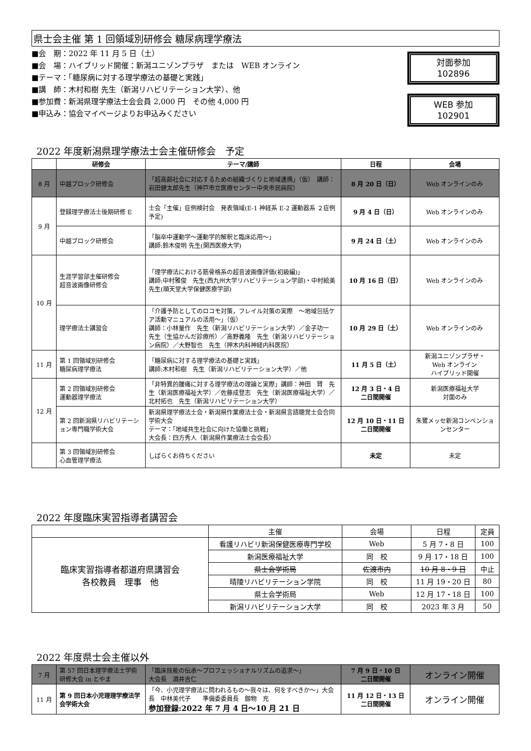県士会主催 第 1 回領域別研修会 糖尿病理学療法
■会　期：2022 年 11 月 5 日（土）
■会　場：ハイブリッド開催：新潟ユニゾンプラザ　または　WEB オンライン
■テーマ：「糖尿病に対する理学療法の基礎と実践」
■講　師：木村和樹 先生（新潟リハビリテーション大学）、他
■参加費：新潟県理学療法士会会員 2,000 円　その他 4,000 円
■申込み：協会マイページよりお申込みください
対面参加
102896
WEB 参加
102901
2022 年度新潟県理学療法士会主催研修会　予定
| | 研修会 | テーマ/講師 | 日程 | 会場 |
| --- | --- | --- | --- | --- |
| 8 月 | 中越ブロック研修会 | 「超高齢社会に対応するための組織づくりと地域連携」（仮） 講師：岩田健太郎先生（神戸市立医療センター中央市民病院） | 8 月 20 日（日） | Web オンラインのみ |
| 9 月 | 登録理学療法士後期研修 E | 士会「主催」症例検討会 発表領域(E-1 神経系 E-2 運動器系 ２症例予定) | 9 月 4 日（日） | Web オンラインのみ |
| | 中越ブロック研修会 | 「脳卒中運動学～運動学的解釈と臨床応用～」 講師:鈴木俊明 先生(関西医療大学) | 9 月 24 日（土） | Web オンラインのみ |
| 10 月 | 生涯学習部主催研修会 超音波画像研修会 | 「理学療法における筋骨格系の超音波画像評価(初級編)」 講師:中村雅俊 先生(西九州大学リハビリテーション学部)・中村絵美 先生(順天堂大学保健医療学部) | 10 月 16 日（日） | Web オンラインのみ |
| | 理学療法士講習会 | 「介護予防としてのロコモ対策，フレイル対策の実際 ～地域包括ケア活動マニュアルの活用～」（仮） 講師：小林量作 先生（新潟リハビリテーション大学）／金子功一 先生（生協かんだ診療所）／高野義隆 先生（新潟リハビリテーション病院）／大野智也 先生（押木内科神経内科医院） | 10 月 29 日（土） | Web オンラインのみ |
| 11 月 | 第 1 回領域別研修会 糖尿病理学療法 | 「糖尿病に対する理学療法の基礎と実践」 講師:木村和樹 先生（新潟リハビリテーション大学）／他 | 11 月 5 日（土） | 新潟ユニゾンプラザ・ Web オンライン ハイブリッド開催 |
| 12 月 | 第 2 回領域別研修会 運動器理学療法 | 「非特異的腰痛に対する理学療法の理論と実際」講師：神田 賢 先生（新潟医療福祉大学）／佐藤成登志 先生（新潟医療福祉大学）／北村拓也 先生（新潟リハビリテーション大学） | 12 月 3 日・4 日 二日間開催 | 新潟医療福祉大学 対面のみ |
| | 第 2 回新潟県リハビリテーション専門職学術大会 | 新潟県理学療法士会・新潟県作業療法士会・新潟県言語聴覚士会合同学術大会 テーマ：「地域共生社会に向けた協働と挑戦」 大会長：四方秀人（新潟県作業療法士会会長） | 12 月 10 日・11 日 二日間開催 | 朱鷺メッセ新潟コンベンションセンター |
| | 第 3 回領域別研修会 心血管理学療法 | しばらくお待ちください | 未定 | 未定 |
2022 年度臨床実習指導者講習会
| | 主催 | 会場 | 日程 | 定員 |
| 臨床実習指導者都道府県講習会 各校教員 理事 他 | 看護リハビリ新潟保健医療専門学校 | Web | 5 月 7・8 日 | 100 |
| | 新潟医療福祉大学 | 同 校 | 9 月 17・18 日 | 100 |
| | 県士会学術局 | 佐渡市内 | 10 月 8・9 日 | 中止 |
| | 晴陵リハビリテーション学院 | 同 校 | 11 月 19・20 日 | 80 |
| | 県士会学術局 | Web | 12 月 17・18 日 | 100 |
| | 新潟リハビリテーション大学 | 同 校 | 2023 年 3 月 | 50 |
2022 年度県士会主催以外
| 7 月 | 第 57 回日本理学療法士学術研修大会 in とやま | 「臨床技能の伝承～プロフェッショナルリズムの追求～」 大会長 酒井吉仁 | 7 月 9 日・10 日 二日間開催 | オンライン開催 |
| 11 月 | 第 9 回日本小児理理学療法学会学術大会 | 「今、小児理学療法に問われるもの～我々は、何をすべきか～」大会長 中林美代子 準備委委員長 劔物 充 参加登録:2022 年 7 月 4 日～10 月 21 日 | 11 月 12 日・13 日 二日間開催 | オンライン開催 |